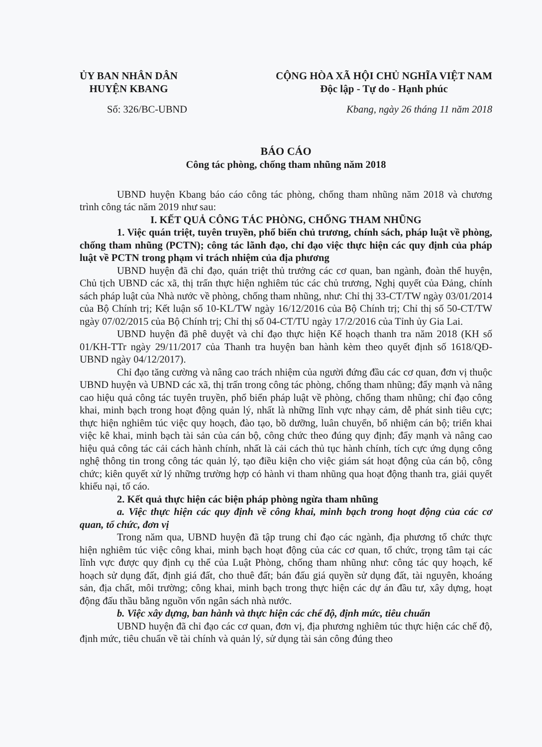ỦY BAN NHÂN DÂN
HUYỆN KBANG
CỘNG HÒA XÃ HỘI CHỦ NGHĨA VIỆT NAM
Độc lập - Tự do - Hạnh phúc
Số: 326/BC-UBND Kbang, ngày 26 tháng 11 năm 2018
BÁO CÁO
Công tác phòng, chống tham nhũng năm 2018
UBND huyện Kbang báo cáo công tác phòng, chống tham nhũng năm 2018 và chương trình công tác năm 2019 như sau:
I. KẾT QUẢ CÔNG TÁC PHÒNG, CHỐNG THAM NHŨNG
1. Việc quán triệt, tuyên truyền, phổ biến chủ trương, chính sách, pháp luật về phòng, chống tham nhũng (PCTN); công tác lãnh đạo, chỉ đạo việc thực hiện các quy định của pháp luật về PCTN trong phạm vi trách nhiệm của địa phương
UBND huyện đã chỉ đạo, quán triệt thủ trưởng các cơ quan, ban ngành, đoàn thể huyện, Chủ tịch UBND các xã, thị trấn thực hiện nghiêm túc các chủ trương, Nghị quyết của Đảng, chính sách pháp luật của Nhà nước về phòng, chống tham nhũng, như: Chỉ thị 33-CT/TW ngày 03/01/2014 của Bộ Chính trị; Kết luận số 10-KL/TW ngày 16/12/2016 của Bộ Chính trị; Chỉ thị số 50-CT/TW ngày 07/02/2015 của Bộ Chính trị; Chỉ thị số 04-CT/TU ngày 17/2/2016 của Tỉnh ủy Gia Lai.
UBND huyện đã phê duyệt và chỉ đạo thực hiện Kế hoạch thanh tra năm 2018 (KH số 01/KH-TTr ngày 29/11/2017 của Thanh tra huyện ban hành kèm theo quyết định số 1618/QĐ-UBND ngày 04/12/2017).
Chỉ đạo tăng cường và nâng cao trách nhiệm của người đứng đầu các cơ quan, đơn vị thuộc UBND huyện và UBND các xã, thị trấn trong công tác phòng, chống tham nhũng; đẩy mạnh và nâng cao hiệu quả công tác tuyên truyền, phổ biến pháp luật về phòng, chống tham nhũng; chỉ đạo công khai, minh bạch trong hoạt động quản lý, nhất là những lĩnh vực nhạy cảm, dễ phát sinh tiêu cực; thực hiện nghiêm túc việc quy hoạch, đào tạo, bồ dưỡng, luân chuyển, bổ nhiệm cán bộ; triển khai việc kê khai, minh bạch tài sản của cán bộ, công chức theo đúng quy định; đẩy mạnh và nâng cao hiệu quả công tác cải cách hành chính, nhất là cải cách thủ tục hành chính, tích cực ứng dụng công nghệ thông tin trong công tác quản lý, tạo điều kiện cho việc giám sát hoạt động của cán bộ, công chức; kiên quyết xử lý những trường hợp có hành vi tham nhũng qua hoạt động thanh tra, giải quyết khiếu nại, tố cáo.
2. Kết quả thực hiện các biện pháp phòng ngừa tham nhũng
a. Việc thực hiện các quy định về công khai, minh bạch trong hoạt động của các cơ quan, tổ chức, đơn vị
Trong năm qua, UBND huyện đã tập trung chỉ đạo các ngành, địa phương tổ chức thực hiện nghiêm túc việc công khai, minh bạch hoạt động của các cơ quan, tổ chức, trọng tâm tại các lĩnh vực được quy định cụ thể của Luật Phòng, chống tham nhũng như: công tác quy hoạch, kế hoạch sử dụng đất, định giá đất, cho thuê đất; bán đấu giá quyền sử dụng đất, tài nguyên, khoáng sản, địa chất, môi trường; công khai, minh bạch trong thực hiện các dự án đầu tư, xây dựng, hoạt động đấu thầu bằng nguồn vốn ngân sách nhà nước.
b. Việc xây dựng, ban hành và thực hiện các chế độ, định mức, tiêu chuẩn
UBND huyện đã chỉ đạo các cơ quan, đơn vị, địa phương nghiêm túc thực hiện các chế độ, định mức, tiêu chuẩn về tài chính và quản lý, sử dụng tài sản công đúng theo